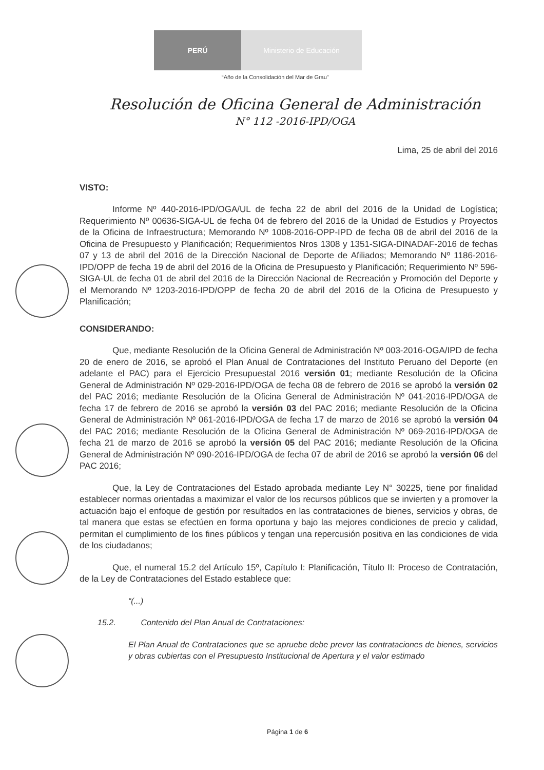PERÚ Ministerio de Educación
“Año de la Consolidación del Mar de Grau”
Resolución de Oficina General de Administración
N° 112 -2016-IPD/OGA
Lima, 25 de abril del 2016
VISTO:
Informe Nº 440-2016-IPD/OGA/UL de fecha 22 de abril del 2016 de la Unidad de Logística; Requerimiento Nº 00636-SIGA-UL de fecha 04 de febrero del 2016 de la Unidad de Estudios y Proyectos de la Oficina de Infraestructura; Memorando Nº 1008-2016-OPP-IPD de fecha 08 de abril del 2016 de la Oficina de Presupuesto y Planificación; Requerimientos Nros 1308 y 1351-SIGA-DINADAF-2016 de fechas 07 y 13 de abril del 2016 de la Dirección Nacional de Deporte de Afiliados; Memorando Nº 1186-2016-IPD/OPP de fecha 19 de abril del 2016 de la Oficina de Presupuesto y Planificación; Requerimiento Nº 596-SIGA-UL de fecha 01 de abril del 2016 de la Dirección Nacional de Recreación y Promoción del Deporte y el Memorando Nº 1203-2016-IPD/OPP de fecha 20 de abril del 2016 de la Oficina de Presupuesto y Planificación;
CONSIDERANDO:
Que, mediante Resolución de la Oficina General de Administración Nº 003-2016-OGA/IPD de fecha 20 de enero de 2016, se aprobó el Plan Anual de Contrataciones del Instituto Peruano del Deporte (en adelante el PAC) para el Ejercicio Presupuestal 2016 versión 01; mediante Resolución de la Oficina General de Administración Nº 029-2016-IPD/OGA de fecha 08 de febrero de 2016 se aprobó la versión 02 del PAC 2016; mediante Resolución de la Oficina General de Administración Nº 041-2016-IPD/OGA de fecha 17 de febrero de 2016 se aprobó la versión 03 del PAC 2016; mediante Resolución de la Oficina General de Administración Nº 061-2016-IPD/OGA de fecha 17 de marzo de 2016 se aprobó la versión 04 del PAC 2016; mediante Resolución de la Oficina General de Administración Nº 069-2016-IPD/OGA de fecha 21 de marzo de 2016 se aprobó la versión 05 del PAC 2016; mediante Resolución de la Oficina General de Administración Nº 090-2016-IPD/OGA de fecha 07 de abril de 2016 se aprobó la versión 06 del PAC 2016;
Que, la Ley de Contrataciones del Estado aprobada mediante Ley N° 30225, tiene por finalidad establecer normas orientadas a maximizar el valor de los recursos públicos que se invierten y a promover la actuación bajo el enfoque de gestión por resultados en las contrataciones de bienes, servicios y obras, de tal manera que estas se efectúen en forma oportuna y bajo las mejores condiciones de precio y calidad, permitan el cumplimiento de los fines públicos y tengan una repercusión positiva en las condiciones de vida de los ciudadanos;
Que, el numeral 15.2 del Artículo 15º, Capítulo I: Planificación, Título II: Proceso de Contratación, de la Ley de Contrataciones del Estado establece que:
“(...)
15.2. Contenido del Plan Anual de Contrataciones:
El Plan Anual de Contrataciones que se apruebe debe prever las contrataciones de bienes, servicios y obras cubiertas con el Presupuesto Institucional de Apertura y el valor estimado
Página 1 de 6